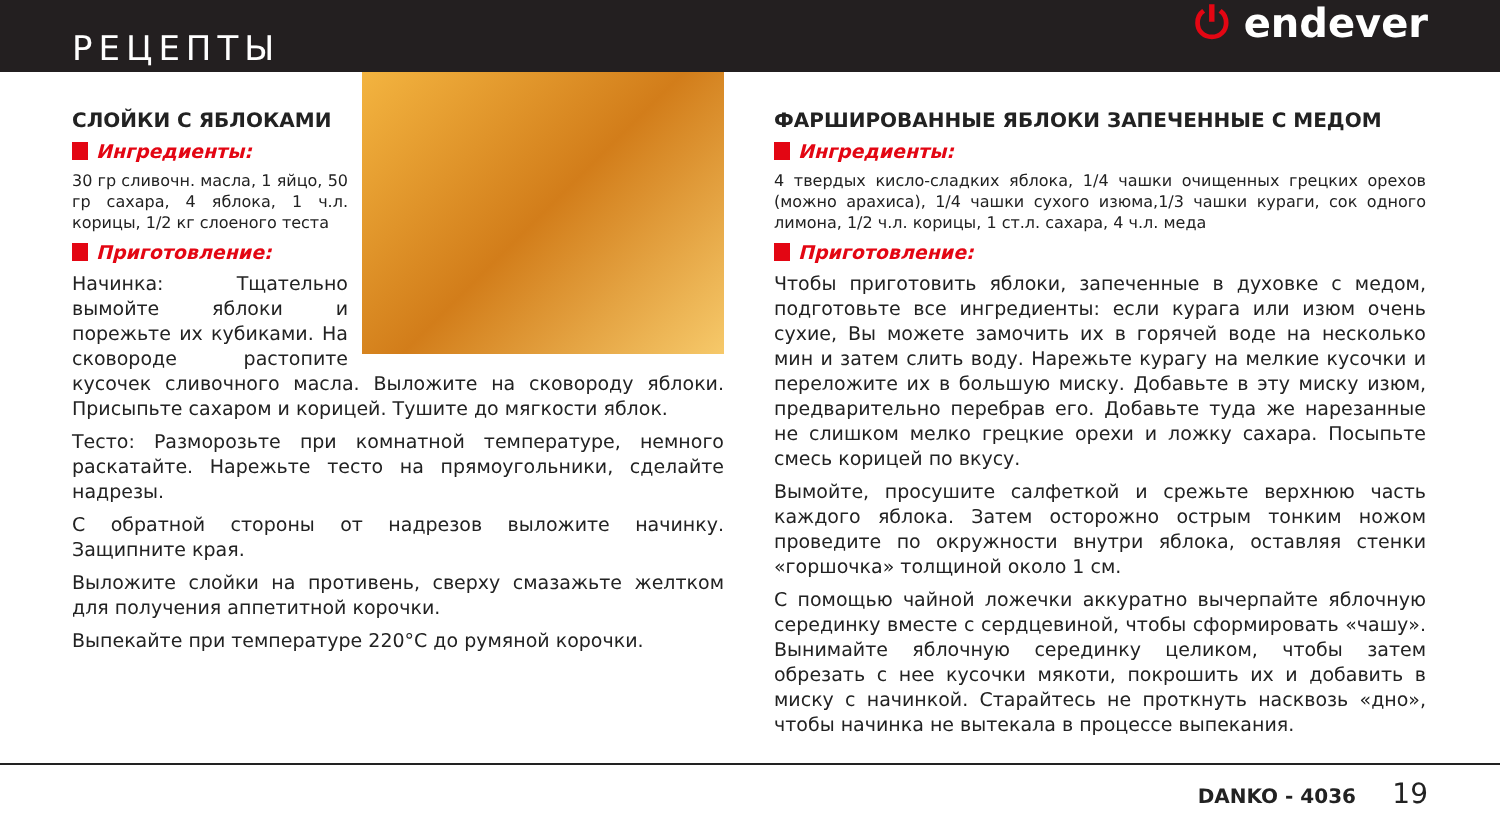РЕЦЕПТЫ
⏻ endever
СЛОЙКИ С ЯБЛОКАМИ
Ингредиенты:
30 гр сливочн. масла, 1 яйцо, 50 гр сахара, 4 яблока, 1 ч.л. корицы, 1/2 кг слоеного теста
Приготовление:
Начинка: Тщательно вымойте яблоки и порежьте их кубиками. На сковороде растопите кусочек сливочного масла. Выложите на сковороду яблоки. Присыпьте сахаром и корицей. Тушите до мягкости яблок.
Тесто: Разморозьте при комнатной температуре, немного раскатайте. Нарежьте тесто на прямоугольники, сделайте надрезы.
С обратной стороны от надрезов выложите начинку. Защипните края.
Выложите слойки на противень, сверху смазажьте желтком для получения аппетитной корочки.
Выпекайте при температуре 220°С до румяной корочки.
ФАРШИРОВАННЫЕ ЯБЛОКИ ЗАПЕЧЕННЫЕ С МЕДОМ
Ингредиенты:
4 твердых кисло-сладких яблока, 1/4 чашки очищенных грецких орехов (можно арахиса), 1/4 чашки сухого изюма,1/3 чашки кураги, сок одного лимона, 1/2 ч.л. корицы, 1 ст.л. сахара, 4 ч.л. меда
Приготовление:
Чтобы приготовить яблоки, запеченные в духовке с медом, подготовьте все ингредиенты: если курага или изюм очень сухие, Вы можете замочить их в горячей воде на несколько мин и затем слить воду. Нарежьте курагу на мелкие кусочки и переложите их в большую миску. Добавьте в эту миску изюм, предварительно перебрав его. Добавьте туда же нарезанные не слишком мелко грецкие орехи и ложку сахара. Посыпьте смесь корицей по вкусу.
Вымойте, просушите салфеткой и срежьте верхнюю часть каждого яблока. Затем осторожно острым тонким ножом проведите по окружности внутри яблока, оставляя стенки «горшочка» толщиной около 1 см.
С помощью чайной ложечки аккуратно вычерпайте яблочную серединку вместе с сердцевиной, чтобы сформировать «чашу». Вынимайте яблочную серединку целиком, чтобы затем обрезать с нее кусочки мякоти, покрошить их и добавить в миску с начинкой. Старайтесь не проткнуть насквозь «дно», чтобы начинка не вытекала в процессе выпекания.
DANKO - 4036 19